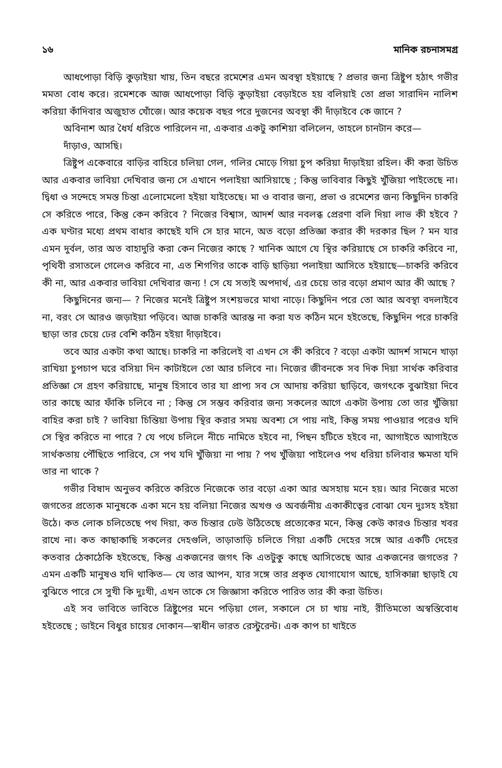১৬ মানিক রচনাসমগ্র
আধপোড়া বিড়ি কুড়াইয়া খায়, তিন বছরে রমেশের এমন অবস্থা হইয়াছে ? প্রভার জন্য ত্রিষ্টুপ হঠাৎ গভীর মমতা বোধ করে। রমেশকে আজ আধপোড়া বিড়ি কুড়াইয়া বেড়াইতে হয় বলিয়াই তো প্রভা সারাদিন নালিশ করিয়া কাঁদিবার অজুহাত খোঁজে। আর কয়েক বছর পরে দুজনের অবস্থা কী দাঁড়াইবে কে জানে ?
অবিনাশ আর ধৈর্য ধরিতে পারিলেন না, একবার একটু কাশিয়া বলিলেন, তাহলে চানটান করে—
দাঁড়াও, আসছি।
ত্রিষ্টুপ একেবারে বাড়ির বাহিরে চলিয়া গেল, গলির মোড়ে গিয়া চুপ করিয়া দাঁড়াইয়া রহিল। কী করা উচিত আর একবার ভাবিয়া দেখিবার জন্য সে এখানে পলাইয়া আসিয়াছে ; কিন্তু ভাবিবার কিছুই খুঁজিয়া পাইতেছে না। দ্বিধা ও সন্দেহে সমস্ত চিন্তা এলোমেলো হইয়া যাইতেছে। মা ও বাবার জন্য, প্রভা ও রমেশের জন্য কিছুদিন চাকরি সে করিতে পারে, কিন্তু কেন করিবে ? নিজের বিশ্বাস, আদর্শ আর নবলব্ধ প্রেরণা বলি দিয়া লাভ কী হইবে ? এক ঘণ্টার মধ্যে প্রথম বাধার কাছেই যদি সে হার মানে, অত বড়ো প্রতিজ্ঞা করার কী দরকার ছিল ? মন যার এমন দুর্বল, তার অত বাহাদুরি করা কেন নিজের কাছে ? খানিক আগে যে স্থির করিয়াছে সে চাকরি করিবে না, পৃথিবী রসাতলে গেলেও করিবে না, এত শিগগির তাকে বাড়ি ছাড়িয়া পলাইয়া আসিতে হইয়াছে—চাকরি করিবে কী না, আর একবার ভাবিয়া দেখিবার জন্য ! সে যে সত্যই অপদার্থ, এর চেয়ে তার বড়ো প্রমাণ আর কী আছে ?
কিছুদিনের জন্য— ? নিজের মনেই ত্রিষ্টুপ সংশয়ভরে মাথা নাড়ে। কিছুদিন পরে তো আর অবস্থা বদলাইবে না, বরং সে আরও জড়াইয়া পড়িবে। আজ চাকরি আরম্ভ না করা যত কঠিন মনে হইতেছে, কিছুদিন পরে চাকরি ছাড়া তার চেয়ে ঢের বেশি কঠিন হইয়া দাঁড়াইবে।
তবে আর একটা কথা আছে। চাকরি না করিলেই বা এখন সে কী করিবে ? বড়ো একটা আদর্শ সামনে খাড়া রাখিয়া চুপচাপ ঘরে বসিয়া দিন কাটাইলে তো আর চলিবে না। নিজের জীবনকে সব দিক দিয়া সার্থক করিবার প্রতিজ্ঞা সে গ্রহণ করিয়াছে, মানুষ হিসাবে তার যা প্রাপ্য সব সে আদায় করিয়া ছাড়িবে, জগৎকে বুঝাইয়া দিবে তার কাছে আর ফাঁকি চলিবে না ; কিন্তু সে সম্ভব করিবার জন্য সকলের আগে একটা উপায় তো তার খুঁজিয়া বাহির করা চাই ? ভাবিয়া চিন্তিয়া উপায় স্থির করার সময় অবশ্য সে পায় নাই, কিন্তু সময় পাওয়ার পরেও যদি সে স্থির করিতে না পারে ? যে পথে চলিলে নীচে নামিতে হইবে না, পিছন হটিতে হইবে না, আগাইতে আগাইতে সার্থকতায় পৌঁছিতে পারিবে, সে পথ যদি খুঁজিয়া না পায় ? পথ খুঁজিয়া পাইলেও পথ ধরিয়া চলিবার ক্ষমতা যদি তার না থাকে ?
গভীর বিষাদ অনুভব করিতে করিতে নিজেকে তার বড়ো একা আর অসহায় মনে হয়। আর নিজের মতো জগতের প্রত্যেক মানুষকে একা মনে হয় বলিয়া নিজের অখণ্ড ও অবর্জনীয় একাকীত্বের বোঝা যেন দুঃসহ হইয়া উঠে। কত লোক চলিতেছে পথ দিয়া, কত চিন্তার ঢেউ উঠিতেছে প্রত্যেকের মনে, কিন্তু কেউ কারও চিন্তার খবর রাখে না। কত কাছাকাছি সকলের দেহগুলি, তাড়াতাড়ি চলিতে গিয়া একটি দেহের সঙ্গে আর একটি দেহের কতবার ঠেকাঠেকি হইতেছে, কিন্তু একজনের জগৎ কি এতটুকু কাছে আসিতেছে আর একজনের জগতের ? এমন একটি মানুষও যদি থাকিত— যে তার আপন, যার সঙ্গে তার প্রকৃত যোগাযোগ আছে, হাসিকান্না ছাড়াই যে বুঝিতে পারে সে সুখী কি দুঃখী, এখন তাকে সে জিজ্ঞাসা করিতে পারিত তার কী করা উচিত।
এই সব ভাবিতে ভাবিতে ত্রিষ্টুপের মনে পড়িয়া গেল, সকালে সে চা খায় নাই, রীতিমতো অস্বস্তিবোধ হইতেছে ; ডাইনে বিধুর চায়ের দোকান—স্বাধীন ভারত রেস্টুরেন্ট। এক কাপ চা খাইতে